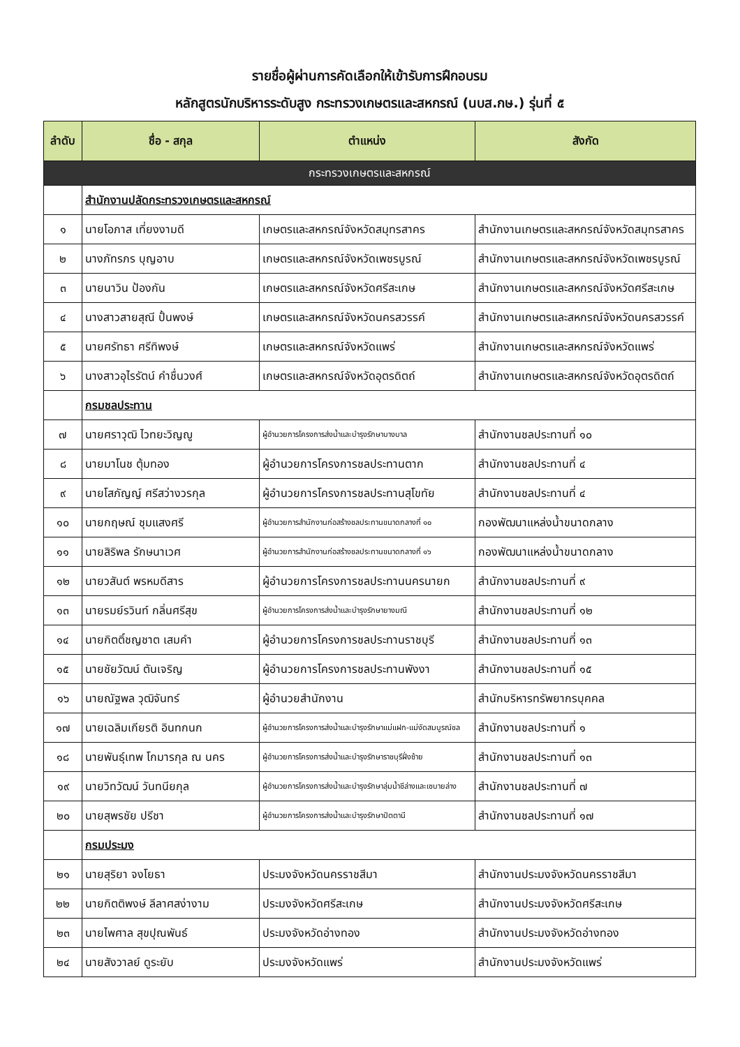รายชื่อผู้ผ่านการคัดเลือกให้เข้ารับการฝึกอบรม
หลักสูตรนักบริหารระดับสูง กระทรวงเกษตรและสหกรณ์ (นบส.กษ.) รุ่นที่ ๕
| ลำดับ | ชื่อ - สกุล | ตำแหน่ง | สังกัด |
| --- | --- | --- | --- |
| กระทรวงเกษตรและสหกรณ์ | | | |
| | สำนักงานปลัดกระทรวงเกษตรและสหกรณ์ | | |
| ๑ | นายโอภาส เที่ยงงามดี | เกษตรและสหกรณ์จังหวัดสมุทรสาคร | สำนักงานเกษตรและสหกรณ์จังหวัดสมุทรสาคร |
| ๒ | นางภัทรภร บุญอาบ | เกษตรและสหกรณ์จังหวัดเพชรบูรณ์ | สำนักงานเกษตรและสหกรณ์จังหวัดเพชรบูรณ์ |
| ๓ | นายนาวิน ป้องกัน | เกษตรและสหกรณ์จังหวัดศรีสะเกษ | สำนักงานเกษตรและสหกรณ์จังหวัดศรีสะเกษ |
| ๔ | นางสาวสายสุณี ปั้นพงษ์ | เกษตรและสหกรณ์จังหวัดนครสวรรค์ | สำนักงานเกษตรและสหกรณ์จังหวัดนครสวรรค์ |
| ๕ | นายศรัทธา ศรีทิพงษ์ | เกษตรและสหกรณ์จังหวัดแพร่ | สำนักงานเกษตรและสหกรณ์จังหวัดแพร่ |
| ๖ | นางสาวอุไรรัตน์ คำชื่นวงศ์ | เกษตรและสหกรณ์จังหวัดอุตรดิตถ์ | สำนักงานเกษตรและสหกรณ์จังหวัดอุตรดิตถ์ |
| | กรมชลประทาน | | |
| ๗ | นายศราวุฒิ ไวทยะวิญญู | ผู้อำนวยการโครงการส่งน้ำและบำรุงรักษาบางบาล | สำนักงานชลประทานที่ ๑๐ |
| ๘ | นายมาโนช ตุ้มทอง | ผู้อำนวยการโครงการชลประทานตาก | สำนักงานชลประทานที่ ๔ |
| ๙ | นายโสภัญญ์ ศรีสว่างวรกุล | ผู้อำนวยการโครงการชลประทานสุโขทัย | สำนักงานชลประทานที่ ๔ |
| ๑๐ | นายกฤษณ์ ชุมแสงศรี | ผู้อำนวยการสำนักงานก่อสร้างชลประทานขนาดกลางที่ ๑๐ | กองพัฒนาแหล่งน้ำขนาดกลาง |
| ๑๑ | นายสิริพล รักษนาเวศ | ผู้อำนวยการสำนักงานก่อสร้างชลประทานขนาดกลางที่ ๑๖ | กองพัฒนาแหล่งน้ำขนาดกลาง |
| ๑๒ | นายวสันต์ พรหมดีสาร | ผู้อำนวยการโครงการชลประทานนครนายก | สำนักงานชลประทานที่ ๙ |
| ๑๓ | นายรมย์รวินท์ กลิ่นศรีสุข | ผู้อำนวยการโครงการส่งน้ำและบำรุงรักษายางมณี | สำนักงานชลประทานที่ ๑๒ |
| ๑๔ | นายกิตติ์ชญชาต เสมคำ | ผู้อำนวยการโครงการชลประทานราชบุรี | สำนักงานชลประทานที่ ๑๓ |
| ๑๕ | นายชัยวัฒน์ ตันเจริญ | ผู้อำนวยการโครงการชลประทานพังงา | สำนักงานชลประทานที่ ๑๕ |
| ๑๖ | นายณัฐพล วุฒิจันทร์ | ผู้อำนวยสำนักงาน | สำนักบริหารทรัพยากรบุคคล |
| ๑๗ | นายเฉลิมเกียรติ อินทกนก | ผู้อำนวยการโครงการส่งน้ำและบำรุงรักษาแม่แฝก-แม่งัดสมบูรณ์ชล | สำนักงานชลประทานที่ ๑ |
| ๑๘ | นายพันธุ์เทพ โกมารกุล ณ นคร | ผู้อำนวยการโครงการส่งน้ำและบำรุงรักษาราชบุรีฝั่งซ้าย | สำนักงานชลประทานที่ ๑๓ |
| ๑๙ | นายวิทวัฒน์ วันทนียกุล | ผู้อำนวยการโครงการส่งน้ำและบำรุงรักษาลุ่มน้ำชีล่างและเซบายล่าง | สำนักงานชลประทานที่ ๗ |
| ๒๐ | นายสุพรชัย ปรีชา | ผู้อำนวยการโครงการส่งน้ำและบำรุงรักษาปัตตานี | สำนักงานชลประทานที่ ๑๗ |
| | กรมประมง | | |
| ๒๑ | นายสุริยา จงโยธา | ประมงจังหวัดนครราชสีมา | สำนักงานประมงจังหวัดนครราชสีมา |
| ๒๒ | นายกิตติพงษ์ ลีลาศสง่างาม | ประมงจังหวัดศรีสะเกษ | สำนักงานประมงจังหวัดศรีสะเกษ |
| ๒๓ | นายไพศาล สุขปุณพันธ์ | ประมงจังหวัดอ่างทอง | สำนักงานประมงจังหวัดอ่างทอง |
| ๒๔ | นายสังวาลย์ ดูระยับ | ประมงจังหวัดแพร่ | สำนักงานประมงจังหวัดแพร่ |